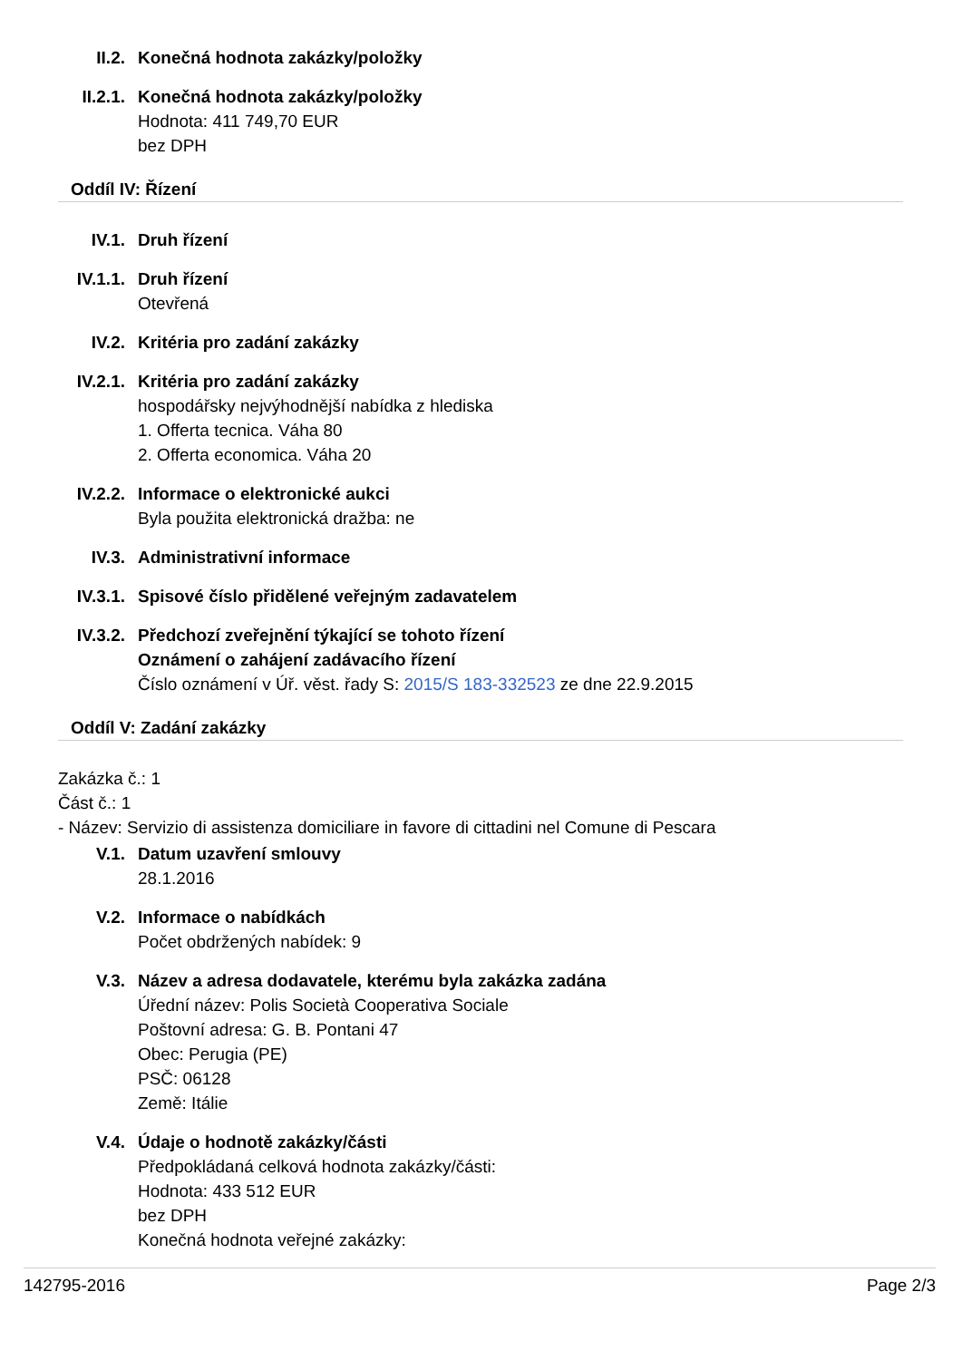II.2. Konečná hodnota zakázky/položky
II.2.1.
Konečná hodnota zakázky/položky
Hodnota: 411 749,70 EUR
bez DPH
Oddíl IV: Řízení
IV.1. Druh řízení
IV.1.1.
Druh řízení
Otevřená
IV.2. Kritéria pro zadání zakázky
IV.2.1.
Kritéria pro zadání zakázky
hospodářsky nejvýhodnější nabídka z hlediska
1. Offerta tecnica. Váha 80
2. Offerta economica. Váha 20
IV.2.2.
Informace o elektronické aukci
Byla použita elektronická dražba: ne
IV.3. Administrativní informace
IV.3.1.
Spisové číslo přidělené veřejným zadavatelem
IV.3.2.
Předchozí zveřejnění týkající se tohoto řízení
Oznámení o zahájení zadávacího řízení
Číslo oznámení v Úř. věst. řady S: 2015/S 183-332523 ze dne 22.9.2015
Oddíl V: Zadání zakázky
Zakázka č.: 1
Část č.: 1
- Název: Servizio di assistenza domiciliare in favore di cittadini nel Comune di Pescara
V.1. Datum uzavření smlouvy
28.1.2016
V.2. Informace o nabídkách
Počet obdržených nabídek: 9
V.3. Název a adresa dodavatele, kterému byla zakázka zadána
Úřední název: Polis Società Cooperativa Sociale
Poštovní adresa: G. B. Pontani 47
Obec: Perugia (PE)
PSČ: 06128
Země: Itálie
V.4. Údaje o hodnotě zakázky/části
Předpokládaná celková hodnota zakázky/části:
Hodnota: 433 512 EUR
bez DPH
Konečná hodnota veřejné zakázky:
142795-2016 Page 2/3